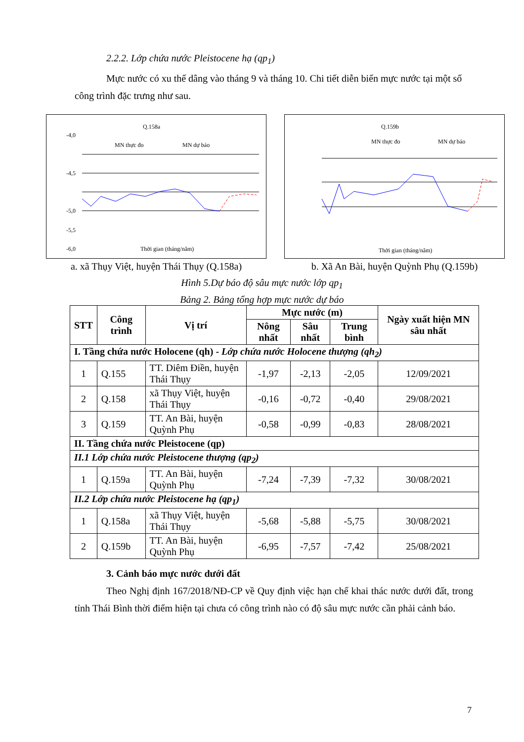2.2.2. Lớp chứa nước Pleistocene hạ (qp<sub>1</sub>)
Mực nước có xu thế dâng vào tháng 9 và tháng 10. Chi tiết diễn biến mực nước tại một số công trình đặc trưng như sau.
Q.158a
-4,0
-4,5
-5,0
-5,5
-6,0
MN thực đo
MN dự báo
Thời gian (tháng/năm)
a. xã Thụy Việt, huyện Thái Thụy (Q.158a)
Q.159b
MN thực đo
MN dự báo
Thời gian (tháng/năm)
b. Xã An Bài, huyện Quỳnh Phụ (Q.159b)
Hình 5.Dự báo độ sâu mực nước lớp qp<sub>1</sub>
Bảng 2. Bảng tổng hợp mực nước dự báo
| STT | Công trình | Vị trí | Mực nước (m) | | | Ngày xuất hiện MN sâu nhất |
| --- | --- | --- | --- | --- | --- | --- |
| | | | Nông nhất | Sâu nhất | Trung bình | |
| I. Tầng chứa nước Holocene (qh) - Lớp chứa nước Holocene thượng (qh<sub>2</sub>) | | | | | | |
| 1 | Q.155 | TT. Diêm Điền, huyện Thái Thụy | -1,97 | -2,13 | -2,05 | 12/09/2021 |
| 2 | Q.158 | xã Thụy Việt, huyện Thái Thụy | -0,16 | -0,72 | -0,40 | 29/08/2021 |
| 3 | Q.159 | TT. An Bài, huyện Quỳnh Phụ | -0,58 | -0,99 | -0,83 | 28/08/2021 |
| II. Tầng chứa nước Pleistocene (qp) | | | | | | |
| II.1 Lớp chứa nước Pleistocene thượng (qp<sub>2</sub>) | | | | | | |
| 1 | Q.159a | TT. An Bài, huyện Quỳnh Phụ | -7,24 | -7,39 | -7,32 | 30/08/2021 |
| II.2 Lớp chứa nước Pleistocene hạ (qp<sub>1</sub>) | | | | | | |
| 1 | Q.158a | xã Thụy Việt, huyện Thái Thụy | -5,68 | -5,88 | -5,75 | 30/08/2021 |
| 2 | Q.159b | TT. An Bài, huyện Quỳnh Phụ | -6,95 | -7,57 | -7,42 | 25/08/2021 |
3. Cảnh báo mực nước dưới đất
Theo Nghị định 167/2018/NĐ-CP về Quy định việc hạn chế khai thác nước dưới đất, trong tỉnh Thái Bình thời điểm hiện tại chưa có công trình nào có độ sâu mực nước cần phải cảnh báo.
7